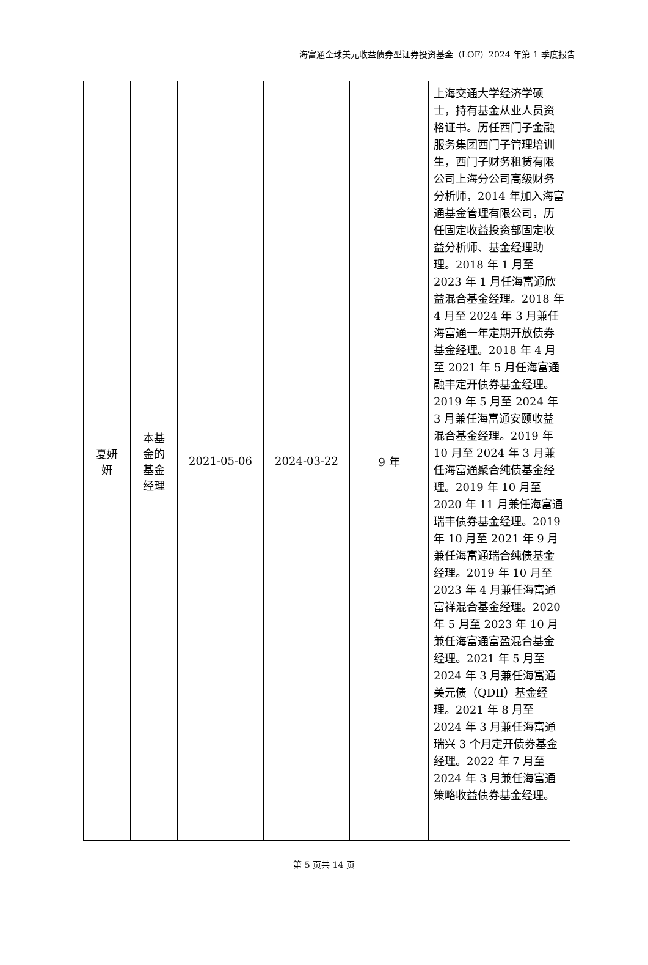海富通全球美元收益债券型证券投资基金（LOF）2024 年第 1 季度报告
| 夏妍 妍 | 本基 金的 基金 经理 | 2021-05-06 | 2024-03-22 | 9 年 | 上海交通大学经济学硕士，持有基金从业人员资格证书。历任西门子金融服务集团西门子管理培训生，西门子财务租赁有限公司上海分公司高级财务分析师，2014 年加入海富通基金管理有限公司，历任固定收益投资部固定收益分析师、基金经理助理。2018 年 1 月至 2023 年 1 月任海富通欣益混合基金经理。2018 年 4 月至 2024 年 3 月兼任海富通一年定期开放债券基金经理。2018 年 4 月至 2021 年 5 月任海富通融丰定开债券基金经理。2019 年 5 月至 2024 年 3 月兼任海富通安颐收益混合基金经理。2019 年 10 月至 2024 年 3 月兼任海富通聚合纯债基金经理。2019 年 10 月至 2020 年 11 月兼任海富通瑞丰债券基金经理。2019 年 10 月至 2021 年 9 月兼任海富通瑞合纯债基金经理。2019 年 10 月至 2023 年 4 月兼任海富通富祥混合基金经理。2020 年 5 月至 2023 年 10 月兼任海富通富盈混合基金经理。2021 年 5 月至 2024 年 3 月兼任海富通美元债（QDII）基金经理。2021 年 8 月至 2024 年 3 月兼任海富通瑞兴 3 个月定开债券基金经理。2022 年 7 月至 2024 年 3 月兼任海富通策略收益债券基金经理。 |
第 5 页共 14 页